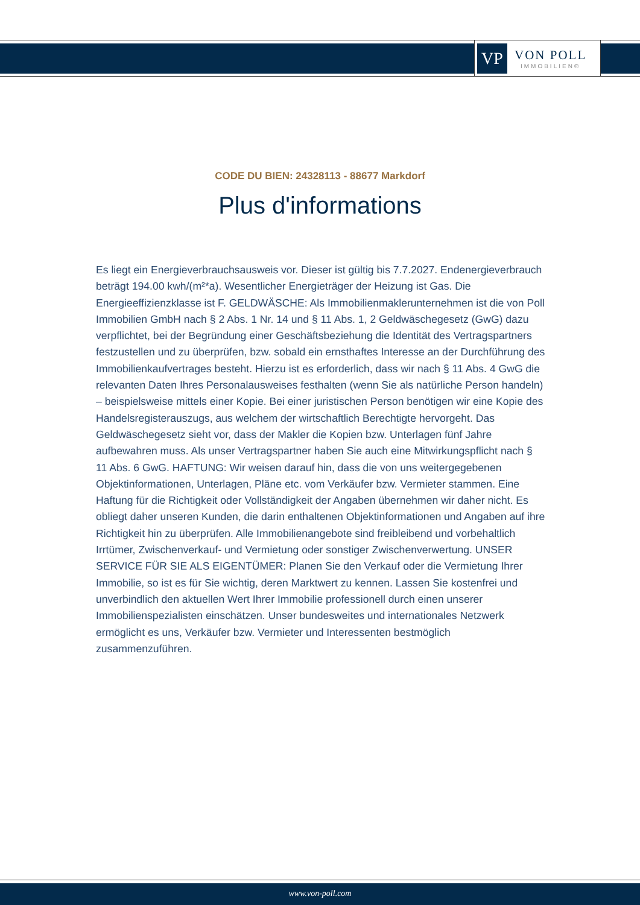VP
VON POLL
IMMOBILIEN®
CODE DU BIEN: 24328113 - 88677 Markdorf
Plus d'informations
Es liegt ein Energieverbrauchsausweis vor. Dieser ist gültig bis 7.7.2027. Endenergieverbrauch beträgt 194.00 kwh/(m²*a). Wesentlicher Energieträger der Heizung ist Gas. Die Energieeffizienzklasse ist F. GELDWÄSCHE: Als Immobilienmaklerunternehmen ist die von Poll Immobilien GmbH nach § 2 Abs. 1 Nr. 14 und § 11 Abs. 1, 2 Geldwäschegesetz (GwG) dazu verpflichtet, bei der Begründung einer Geschäftsbeziehung die Identität des Vertragspartners festzustellen und zu überprüfen, bzw. sobald ein ernsthaftes Interesse an der Durchführung des Immobilienkaufvertrages besteht. Hierzu ist es erforderlich, dass wir nach § 11 Abs. 4 GwG die relevanten Daten Ihres Personalausweises festhalten (wenn Sie als natürliche Person handeln) – beispielsweise mittels einer Kopie. Bei einer juristischen Person benötigen wir eine Kopie des Handelsregisterauszugs, aus welchem der wirtschaftlich Berechtigte hervorgeht. Das Geldwäschegesetz sieht vor, dass der Makler die Kopien bzw. Unterlagen fünf Jahre aufbewahren muss. Als unser Vertragspartner haben Sie auch eine Mitwirkungspflicht nach § 11 Abs. 6 GwG. HAFTUNG: Wir weisen darauf hin, dass die von uns weitergegebenen Objektinformationen, Unterlagen, Pläne etc. vom Verkäufer bzw. Vermieter stammen. Eine Haftung für die Richtigkeit oder Vollständigkeit der Angaben übernehmen wir daher nicht. Es obliegt daher unseren Kunden, die darin enthaltenen Objektinformationen und Angaben auf ihre Richtigkeit hin zu überprüfen. Alle Immobilienangebote sind freibleibend und vorbehaltlich Irrtümer, Zwischenverkauf- und Vermietung oder sonstiger Zwischenverwertung. UNSER SERVICE FÜR SIE ALS EIGENTÜMER: Planen Sie den Verkauf oder die Vermietung Ihrer Immobilie, so ist es für Sie wichtig, deren Marktwert zu kennen. Lassen Sie kostenfrei und unverbindlich den aktuellen Wert Ihrer Immobilie professionell durch einen unserer Immobilienspezialisten einschätzen. Unser bundesweites und internationales Netzwerk ermöglicht es uns, Verkäufer bzw. Vermieter und Interessenten bestmöglich zusammenzuführen.
www.von-poll.com